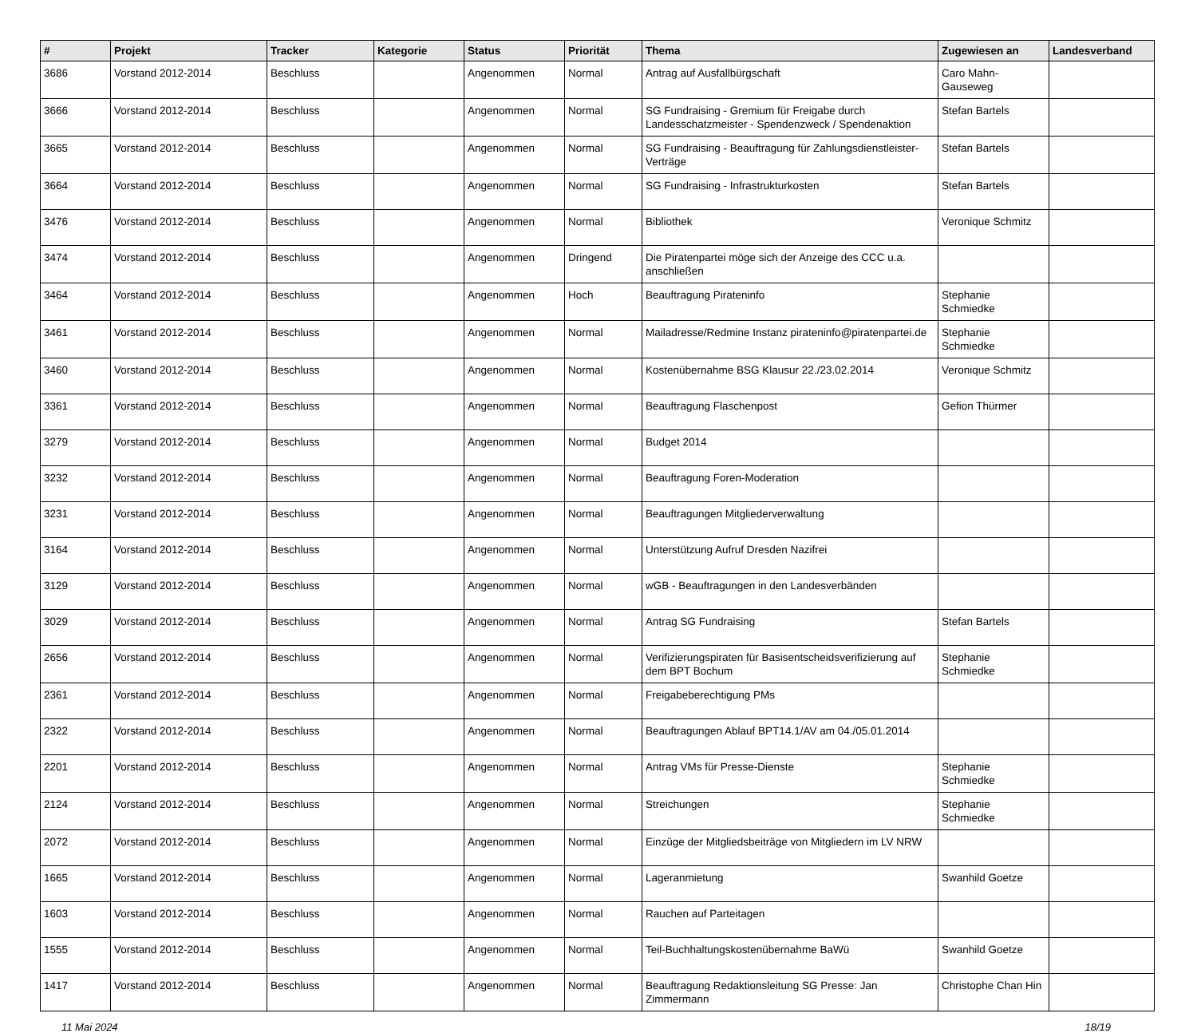| # | Projekt | Tracker | Kategorie | Status | Priorität | Thema | Zugewiesen an | Landesverband |
| --- | --- | --- | --- | --- | --- | --- | --- | --- |
| 3686 | Vorstand 2012-2014 | Beschluss | | Angenommen | Normal | Antrag auf Ausfallbürgschaft | Caro Mahn-Gauseweg | |
| 3666 | Vorstand 2012-2014 | Beschluss | | Angenommen | Normal | SG Fundraising - Gremium für Freigabe durch Landesschatzmeister - Spendenzweck / Spendenaktion | Stefan Bartels | |
| 3665 | Vorstand 2012-2014 | Beschluss | | Angenommen | Normal | SG Fundraising - Beauftragung für Zahlungsdienstleister-Verträge | Stefan Bartels | |
| 3664 | Vorstand 2012-2014 | Beschluss | | Angenommen | Normal | SG Fundraising - Infrastrukturkosten | Stefan Bartels | |
| 3476 | Vorstand 2012-2014 | Beschluss | | Angenommen | Normal | Bibliothek | Veronique Schmitz | |
| 3474 | Vorstand 2012-2014 | Beschluss | | Angenommen | Dringend | Die Piratenpartei möge sich der Anzeige des CCC u.a. anschließen | | |
| 3464 | Vorstand 2012-2014 | Beschluss | | Angenommen | Hoch | Beauftragung Pirateninfo | Stephanie Schmiedke | |
| 3461 | Vorstand 2012-2014 | Beschluss | | Angenommen | Normal | Mailadresse/Redmine Instanz pirateninfo@piratenpartei.de | Stephanie Schmiedke | |
| 3460 | Vorstand 2012-2014 | Beschluss | | Angenommen | Normal | Kostenübernahme BSG Klausur 22./23.02.2014 | Veronique Schmitz | |
| 3361 | Vorstand 2012-2014 | Beschluss | | Angenommen | Normal | Beauftragung Flaschenpost | Gefion Thürmer | |
| 3279 | Vorstand 2012-2014 | Beschluss | | Angenommen | Normal | Budget 2014 | | |
| 3232 | Vorstand 2012-2014 | Beschluss | | Angenommen | Normal | Beauftragung Foren-Moderation | | |
| 3231 | Vorstand 2012-2014 | Beschluss | | Angenommen | Normal | Beauftragungen Mitgliederverwaltung | | |
| 3164 | Vorstand 2012-2014 | Beschluss | | Angenommen | Normal | Unterstützung Aufruf Dresden Nazifrei | | |
| 3129 | Vorstand 2012-2014 | Beschluss | | Angenommen | Normal | wGB - Beauftragungen in den Landesverbänden | | |
| 3029 | Vorstand 2012-2014 | Beschluss | | Angenommen | Normal | Antrag SG Fundraising | Stefan Bartels | |
| 2656 | Vorstand 2012-2014 | Beschluss | | Angenommen | Normal | Verifizierungspiraten für Basisentscheidsverifizierung auf dem BPT Bochum | Stephanie Schmiedke | |
| 2361 | Vorstand 2012-2014 | Beschluss | | Angenommen | Normal | Freigabeberechtigung PMs | | |
| 2322 | Vorstand 2012-2014 | Beschluss | | Angenommen | Normal | Beauftragungen Ablauf BPT14.1/AV am 04./05.01.2014 | | |
| 2201 | Vorstand 2012-2014 | Beschluss | | Angenommen | Normal | Antrag VMs für Presse-Dienste | Stephanie Schmiedke | |
| 2124 | Vorstand 2012-2014 | Beschluss | | Angenommen | Normal | Streichungen | Stephanie Schmiedke | |
| 2072 | Vorstand 2012-2014 | Beschluss | | Angenommen | Normal | Einzüge der Mitgliedsbeiträge von Mitgliedern im LV NRW | | |
| 1665 | Vorstand 2012-2014 | Beschluss | | Angenommen | Normal | Lageranmietung | Swanhild Goetze | |
| 1603 | Vorstand 2012-2014 | Beschluss | | Angenommen | Normal | Rauchen auf Parteitagen | | |
| 1555 | Vorstand 2012-2014 | Beschluss | | Angenommen | Normal | Teil-Buchhaltungskostenübernahme BaWü | Swanhild Goetze | |
| 1417 | Vorstand 2012-2014 | Beschluss | | Angenommen | Normal | Beauftragung Redaktionsleitung SG Presse: Jan Zimmermann | Christophe Chan Hin | |
11 Mai 2024 18/19